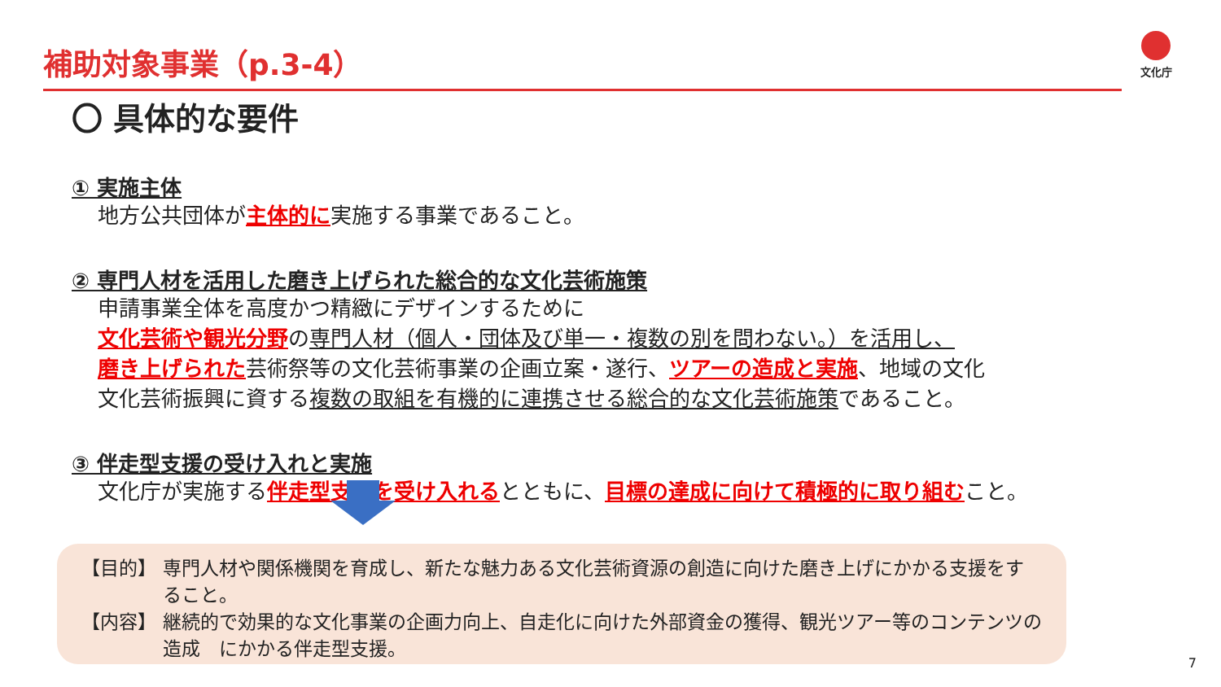補助対象事業（p.3-4） 文化庁
〇 具体的な要件
① 実施主体
地方公共団体が主体的に実施する事業であること。
② 専門人材を活用した磨き上げられた総合的な文化芸術施策
申請事業全体を高度かつ精緻にデザインするために
文化芸術や観光分野の専門人材（個人・団体及び単一・複数の別を問わない。）を活用し、
磨き上げられた芸術祭等の文化芸術事業の企画立案・遂行、ツアーの造成と実施、地域の文化
文化芸術振興に資する複数の取組を有機的に連携させる総合的な文化芸術施策であること。
③ 伴走型支援の受け入れと実施
文化庁が実施する伴走型支援を受け入れるとともに、目標の達成に向けて積極的に取り組むこと。
【目的】 専門人材や関係機関を育成し、新たな魅力ある文化芸術資源の創造に向けた磨き上げにかかる支援をすること。
【内容】 継続的で効果的な文化事業の企画力向上、自走化に向けた外部資金の獲得、観光ツアー等のコンテンツの造成　にかかる伴走型支援。
7